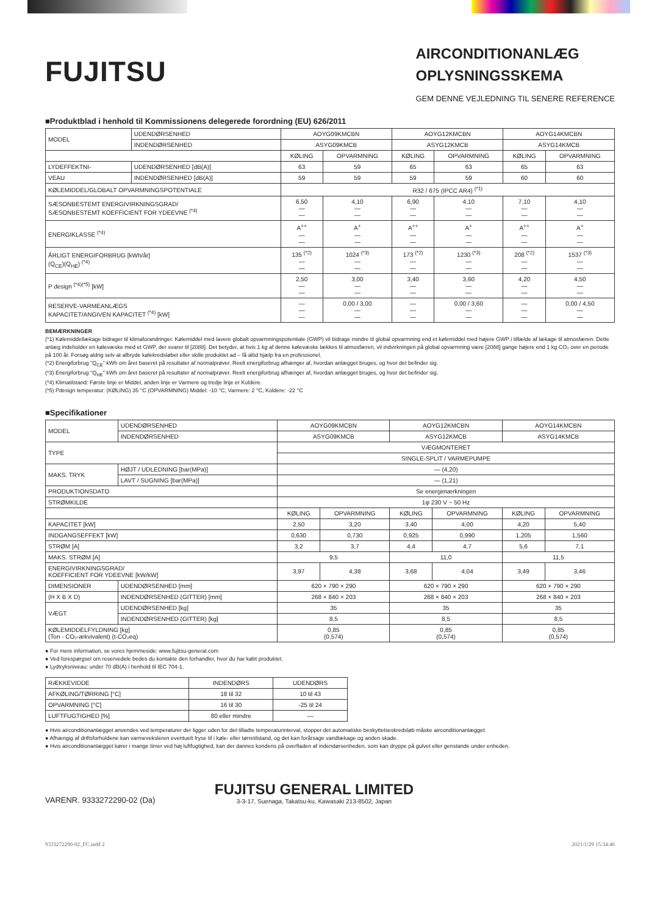FUJITSU
AIRCONDITIONANLÆG
OPLYSNINGSSKEMA
GEM DENNE VEJLEDNING TIL SENERE REFERENCE
■Produktblad i henhold til Kommissionens delegerede forordning (EU) 626/2011
| MODEL | UDENDØRSENHED | AOYG09KMCBN | | AOYG12KMCBN | | AOYG14KMCBN | |
| | INDENDØRSENHED | ASYG09KMCB | | ASYG12KMCB | | ASYG14KMCB | |
| | | KØLING | OPVARMNING | KØLING | OPVARMNING | KØLING | OPVARMNING |
| LYDEFFEKTNI- | UDENDØRSENHED [dB(A)] | 63 | 59 | 65 | 63 | 65 | 63 |
| VEAU | INDENDØRSENHED [dB(A)] | 59 | 59 | 59 | 59 | 60 | 60 |
| KØLEMIDDEL/GLOBALT OPVARMNINGSPOTENTIALE | | R32 / 675 (IPCC AR4) <sup>(*1)</sup> | | | | | |
| SÆSONBESTEMT ENERGIVIRKNINGSGRAD/ SÆSONBESTEMT KOEFFICIENT FOR YDEEVNE <sup>(*4)</sup> | | 6,50 — — | 4,10 — — | 6,90 — — | 4,10 — — | 7,10 — — | 4,10 — — |
| ENERGIKLASSE <sup>(*4)</sup> | | A<sup>++</sup> — — | A<sup>+</sup> — — | A<sup>++</sup> — — | A<sup>+</sup> — — | A<sup>++</sup> — — | A<sup>+</sup> — — |
| ÅRLIGT ENERGIFORBRUG [kWh/år] (Q<sub>CE</sub>)(Q<sub>HE</sub>) <sup>(*4)</sup> | | 135 <sup>(*2)</sup> — — | 1024 <sup>(*3)</sup> — — | 173 <sup>(*2)</sup> — — | 1230 <sup>(*3)</sup> — — | 208 <sup>(*2)</sup> — — | 1537 <sup>(*3)</sup> — — |
| P design <sup>(*4)(*5)</sup> [kW] | | 2,50 — — | 3,00 — — | 3,40 — — | 3,60 — — | 4,20 — — | 4,50 — — |
| RESERVE-VARMEANLÆGS KAPACITET/ANGIVEN KAPACITET <sup>(*4)</sup> [kW] | | — — — | 0,00 / 3,00 — — | — — — | 0,00 / 3,60 — — | — — — | 0,00 / 4,50 — — |
BEMÆRKNINGER
(*1) Kølemiddellækage bidrager til klimaforandringer. Kølemiddel med lavere globalt opvarmningspotentiale (GWP) vil bidrage mindre til global opvarmning end et kølemiddel med højere GWP i tilfælde af lækage til atmosfæren. Dette anlæg indeholder en kølevæske med et GWP, der svarer til [2088]. Det betyder, at hvis 1 kg af denne kølevæske lækkes til atmosfæren, vil indvirkningen på global opvarmning være [2088] gange højere end 1 kg CO₂ over en periode på 100 år. Forsøg aldrig selv at afbryde kølekredsløbet eller skille produktet ad – få altid hjælp fra en professionel.
(*2) Energiforbrug "Q<sub>CE</sub>" kWh om året baseret på resultater af normalprøver. Reelt energiforbrug afhænger af, hvordan anlægget bruges, og hvor det befinder sig.
(*3) Energiforbrug "Q<sub>HE</sub>" kWh om året baseret på resultater af normalprøver. Reelt energiforbrug afhænger af, hvordan anlægget bruges, og hvor det befinder sig.
(*4) Klimatilstand: Første linje er Middel, anden linje er Varmere og tredje linje er Koldere.
(*5) Pdesign temperatur: (KØLING) 35 °C (OPVARMNING) Middel: -10 °C, Varmere: 2 °C, Koldere: -22 °C
■Specifikationer
| MODEL | UDENDØRSENHED | AOYG09KMCBN | | AOYG12KMCBN | | AOYG14KMCBN | |
| | INDENDØRSENHED | ASYG09KMCB | | ASYG12KMCB | | ASYG14KMCB | |
| TYPE | | VÆGMONTERET | | | | | |
| | | SINGLE-SPLIT / VARMEPUMPE | | | | | |
| MAKS. TRYK | HØJT / UDLEDNING [bar(MPa)] | — (4,20) | | | | | |
| | LAVT / SUGNING [bar(MPa)] | — (1,21) | | | | | |
| PRODUKTIONSDATO | | Se energimærkningen | | | | | |
| STRØMKILDE | | 1φ 230 V ~ 50 Hz | | | | | |
| | | KØLING | OPVARMNING | KØLING | OPVARMNING | KØLING | OPVARMNING |
| KAPACITET [kW] | | 2,50 | 3,20 | 3,40 | 4,00 | 4,20 | 5,40 |
| INDGANGSEFFEKT [kW] | | 0,630 | 0,730 | 0,925 | 0,990 | 1,205 | 1,560 |
| STRØM [A] | | 3,2 | 3,7 | 4,4 | 4,7 | 5,6 | 7,1 |
| MAKS. STRØM [A] | | 9,5 | | 11,0 | | 11,5 | |
| ENERGIVIRKNINGSGRAD/ KOEFFICIENT FOR YDEEVNE [kW/kW] | | 3,97 | 4,38 | 3,68 | 4,04 | 3,49 | 3,46 |
| DIMENSIONER | UDENDØRSENHED [mm] | 620 × 790 × 290 | | 620 × 790 × 290 | | 620 × 790 × 290 | |
| (H X B X D) | INDENDØRSENHED (GITTER) [mm] | 268 × 840 × 203 | | 268 × 840 × 203 | | 268 × 840 × 203 | |
| VÆGT | UDENDØRSENHED [kg] | 35 | | 35 | | 35 | |
| | INDENDØRSENHED (GITTER) [kg] | 8,5 | | 8,5 | | 8,5 | |
| KØLEMIDDELFYLDNING [kg] (Ton - CO₂-ækvivalent) (t-CO₂eq) | | 0,85 (0,574) | | 0,85 (0,574) | | 0,85 (0,574) | |
● For mere information, se vores hjemmeside: www.fujitsu-general.com
● Ved forespørgsel om reservedele bedes du kontakte den forhandler, hvor du har købt produktet.
● Lydtryksniveau: under 70 dB(A) i henhold til IEC 704-1.
| RÆKKEVIDDE | INDENDØRS | UDENDØRS |
| AFKØLING/TØRRING [°C] | 18 til 32 | 10 til 43 |
| OPVARMNING [°C] | 16 til 30 | -25 til 24 |
| LUFTFUGTIGHED [%] | 80 eller mindre | — |
● Hvis airconditionanlægget anvendes ved temperaturer der ligger uden for det tilladte temperaturinterval, stopper det automatiske beskyttelseskredsløb måske airconditionanlægget.
● Afhængig af driftsforholdene kan varmeveksleren eventuelt fryse til i køle- eller tørretilstand, og det kan forårsage vandlækage og anden skade.
● Hvis airconditionanlægget kører i mange timer ved høj luftfugtighed, kan der dannes kondens på overfladen af indendørsenheden, som kan dryppe på gulvet eller genstande under enheden.
VARENR. 9333272290-02 (Da)
FUJITSU GENERAL LIMITED
3-3-17, Suenaga, Takatsu-ku, Kawasaki 213-8502, Japan
9333272290-02_FC.indd 2 2021/1/29 15:34:46